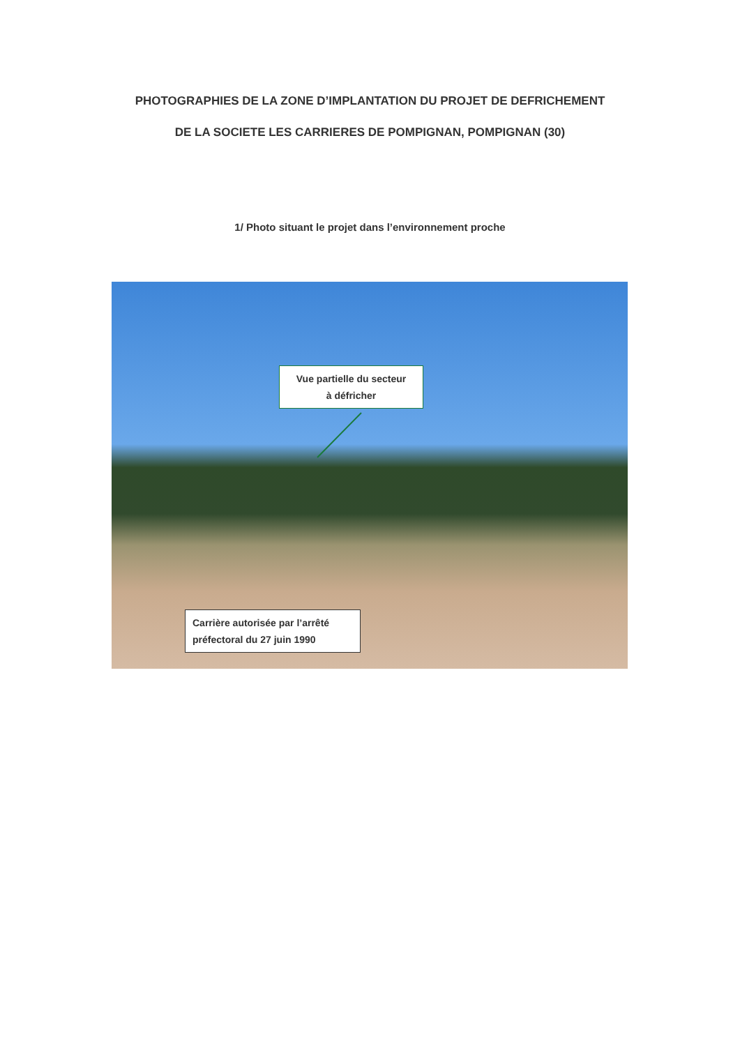PHOTOGRAPHIES DE LA ZONE D’IMPLANTATION DU PROJET DE DEFRICHEMENT
DE LA SOCIETE LES CARRIERES DE POMPIGNAN, POMPIGNAN (30)
1/ Photo situant le projet dans l’environnement proche
Vue partielle du secteur
à défricher
Carrière autorisée par l’arrêté préfectoral du 27 juin 1990